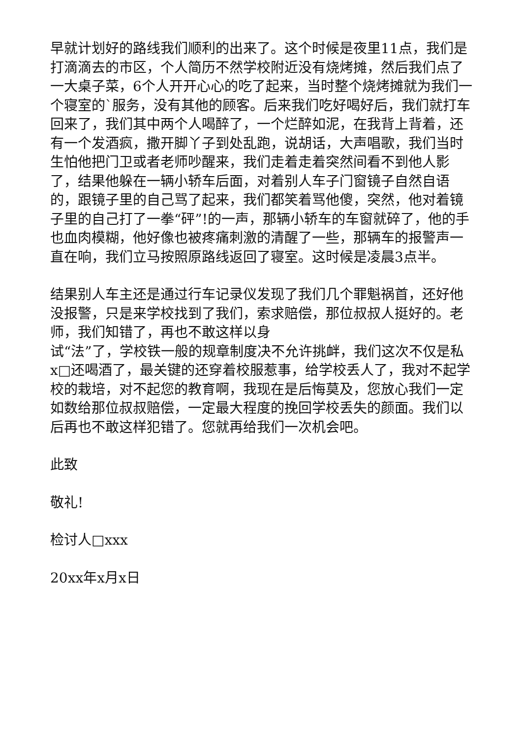早就计划好的路线我们顺利的出来了。这个时候是夜里11点，我们是打滴滴去的市区，个人简历不然学校附近没有烧烤摊，然后我们点了一大桌子菜，6个人开开心心的吃了起来，当时整个烧烤摊就为我们一个寝室的`服务，没有其他的顾客。后来我们吃好喝好后，我们就打车回来了，我们其中两个人喝醉了，一个烂醉如泥，在我背上背着，还有一个发酒疯，撒开脚丫子到处乱跑，说胡话，大声唱歌，我们当时生怕他把门卫或者老师吵醒来，我们走着走着突然间看不到他人影了，结果他躲在一辆小轿车后面，对着别人车子门窗镜子自然自语的，跟镜子里的自己骂了起来，我们都笑着骂他傻，突然，他对着镜子里的自己打了一拳“砰”!的一声，那辆小轿车的车窗就碎了，他的手也血肉模糊，他好像也被疼痛刺激的清醒了一些，那辆车的报警声一直在响，我们立马按照原路线返回了寝室。这时候是凌晨3点半。
结果别人车主还是通过行车记录仪发现了我们几个罪魁祸首，还好他没报警，只是来学校找到了我们，索求赔偿，那位叔叔人挺好的。老师，我们知错了，再也不敢这样以身
试“法”了，学校铁一般的规章制度决不允许挑衅，我们这次不仅是私x□还喝酒了，最关键的还穿着校服惹事，给学校丢人了，我对不起学校的栽培，对不起您的教育啊，我现在是后悔莫及，您放心我们一定如数给那位叔叔赔偿，一定最大程度的挽回学校丢失的颜面。我们以后再也不敢这样犯错了。您就再给我们一次机会吧。
此致
敬礼!
检讨人□xxx
20xx年x月x日